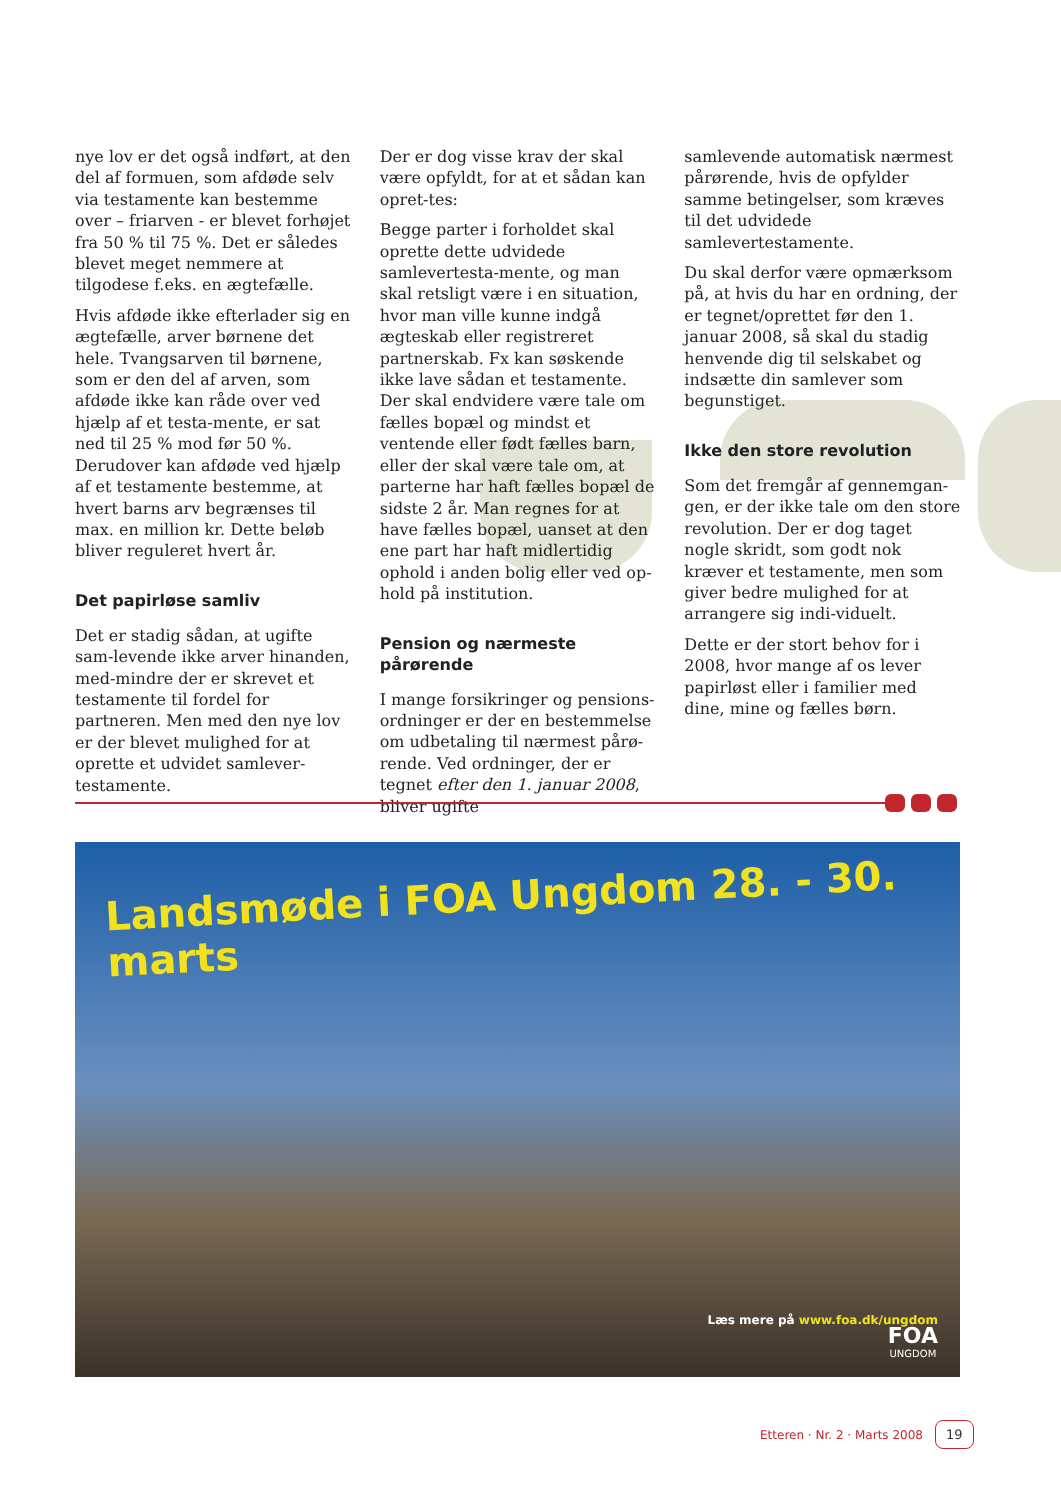nye lov er det også indført, at den del af formuen, som afdøde selv via testamente kan bestemme over – friarven - er blevet forhøjet fra 50 % til 75 %. Det er således blevet meget nemmere at tilgodese f.eks. en ægtefælle.
Hvis afdøde ikke efterlader sig en ægtefælle, arver børnene det hele. Tvangsarven til børnene, som er den del af arven, som afdøde ikke kan råde over ved hjælp af et testa-mente, er sat ned til 25 % mod før 50 %. Derudover kan afdøde ved hjælp af et testamente bestemme, at hvert barns arv begrænses til max. en million kr. Dette beløb bliver reguleret hvert år.
Det papirløse samliv
Det er stadig sådan, at ugifte sam-levende ikke arver hinanden, med-mindre der er skrevet et testamente til fordel for partneren. Men med den nye lov er der blevet mulighed for at oprette et udvidet samlever-testamente.
Der er dog visse krav der skal være opfyldt, for at et sådan kan opret-tes:
Begge parter i forholdet skal oprette dette udvidede samlevertesta-mente, og man skal retsligt være i en situation, hvor man ville kunne indgå ægteskab eller registreret partnerskab. Fx kan søskende ikke lave sådan et testamente. Der skal endvidere være tale om fælles bopæl og mindst et ventende eller født fælles barn, eller der skal være tale om, at parterne har haft fælles bopæl de sidste 2 år. Man regnes for at have fælles bopæl, uanset at den ene part har haft midlertidig ophold i anden bolig eller ved op-hold på institution.
Pension og nærmeste pårørende
I mange forsikringer og pensions-ordninger er der en bestemmelse om udbetaling til nærmest pårø-rende. Ved ordninger, der er tegnet efter den 1. januar 2008, bliver ugifte
samlevende automatisk nærmest pårørende, hvis de opfylder samme betingelser, som kræves til det udvidede samlevertestamente.
Du skal derfor være opmærksom på, at hvis du har en ordning, der er tegnet/oprettet før den 1. januar 2008, så skal du stadig henvende dig til selskabet og indsætte din samlever som begunstiget.
Ikke den store revolution
Som det fremgår af gennemgan-gen, er der ikke tale om den store revolution. Der er dog taget nogle skridt, som godt nok kræver et testamente, men som giver bedre mulighed for at arrangere sig indi-viduelt.
Dette er der stort behov for i 2008, hvor mange af os lever papirløst eller i familier med dine, mine og fælles børn.
Landsmøde i FOA Ungdom 28. - 30. marts
Læs mere på www.foa.dk/ungdom
FOA
UNGDOM
Etteren · Nr. 2 · Marts 2008 19